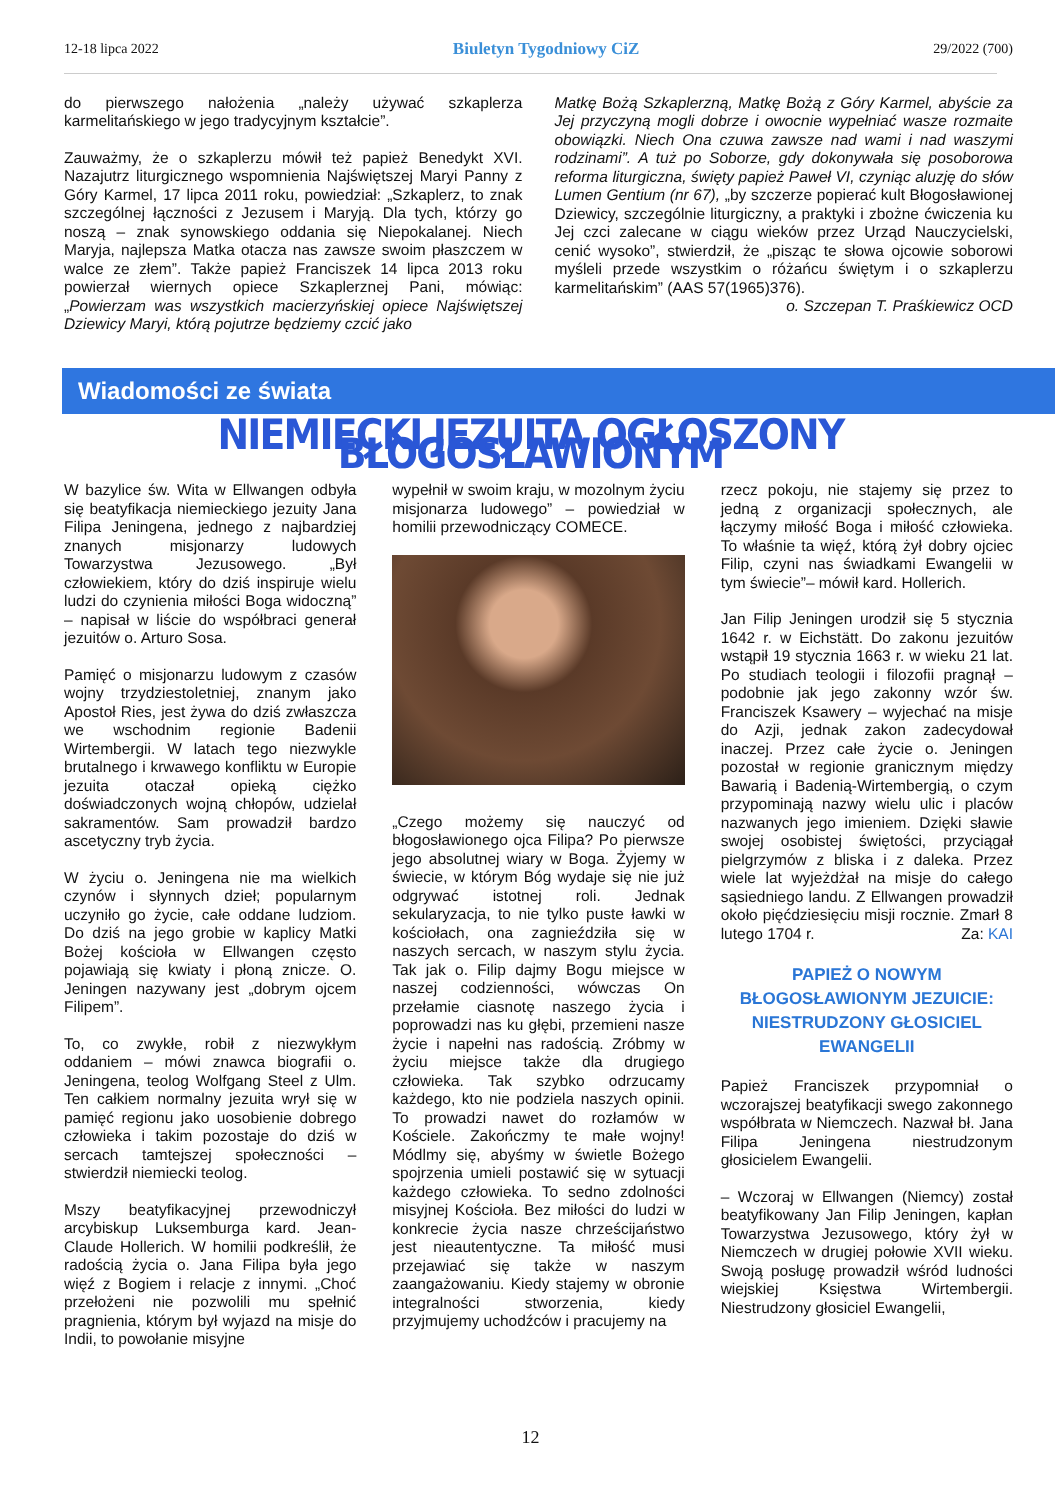12-18 lipca 2022 Biuletyn Tygodniowy CiZ 29/2022 (700)
do pierwszego nałożenia „należy używać szkaplerza karmelitańskiego w jego tradycyjnym kształcie”.
Zauważmy, że o szkaplerzu mówił też papież Benedykt XVI. Nazajutrz liturgicznego wspomnienia Najświętszej Maryi Panny z Góry Karmel, 17 lipca 2011 roku, powiedział: „Szkaplerz, to znak szczególnej łączności z Jezusem i Maryją. Dla tych, którzy go noszą – znak synowskiego oddania się Niepokalanej. Niech Maryja, najlepsza Matka otacza nas zawsze swoim płaszczem w walce ze złem”. Także papież Franciszek 14 lipca 2013 roku powierzał wiernych opiece Szkaplerznej Pani, mówiąc: „Powierzam was wszystkich macierzyńskiej opiece Najświętszej Dziewicy Maryi, którą pojutrze będziemy czcić jako
Matkę Bożą Szkaplerzną, Matkę Bożą z Góry Karmel, abyście za Jej przyczyną mogli dobrze i owocnie wypełniać wasze rozmaite obowiązki. Niech Ona czuwa zawsze nad wami i nad waszymi rodzinami”. A tuż po Soborze, gdy dokonywała się posoborowa reforma liturgiczna, święty papież Paweł VI, czyniąc aluzję do słów Lumen Gentium (nr 67), „by szczerze popierać kult Błogosławionej Dziewicy, szczególnie liturgiczny, a praktyki i zbożne ćwiczenia ku Jej czci zalecane w ciągu wieków przez Urząd Nauczycielski, cenić wysoko”, stwierdził, że „pisząc te słowa ojcowie soborowi myśleli przede wszystkim o różańcu świętym i o szkaplerzu karmelitańskim” (AAS 57(1965)376). o. Szczepan T. Praśkiewicz OCD
Wiadomości ze świata
NIEMIECKI JEZUITA OGŁOSZONY BŁOGOSŁAWIONYM
W bazylice św. Wita w Ellwangen odbyła się beatyfikacja niemieckiego jezuity Jana Filipa Jeningena, jednego z najbardziej znanych misjonarzy ludowych Towarzystwa Jezusowego. „Był człowiekiem, który do dziś inspiruje wielu ludzi do czynienia miłości Boga widoczną” – napisał w liście do współbraci generał jezuitów o. Arturo Sosa.
Pamięć o misjonarzu ludowym z czasów wojny trzydziestoletniej, znanym jako Apostoł Ries, jest żywa do dziś zwłaszcza we wschodnim regionie Badenii Wirtembergii. W latach tego niezwykle brutalnego i krwawego konfliktu w Europie jezuita otaczał opieką ciężko doświadczonych wojną chłopów, udzielał sakramentów. Sam prowadził bardzo ascetyczny tryb życia.
W życiu o. Jeningena nie ma wielkich czynów i słynnych dzieł; popularnym uczyniło go życie, całe oddane ludziom. Do dziś na jego grobie w kaplicy Matki Bożej kościoła w Ellwangen często pojawiają się kwiaty i płoną znicze. O. Jeningen nazywany jest „dobrym ojcem Filipem”.
To, co zwykłe, robił z niezwykłym oddaniem – mówi znawca biografii o. Jeningena, teolog Wolfgang Steel z Ulm. Ten całkiem normalny jezuita wrył się w pamięć regionu jako uosobienie dobrego człowieka i takim pozostaje do dziś w sercach tamtejszej społeczności – stwierdził niemiecki teolog.
Mszy beatyfikacyjnej przewodniczył arcybiskup Luksemburga kard. Jean-Claude Hollerich. W homilii podkreślił, że radością życia o. Jana Filipa była jego więź z Bogiem i relacje z innymi. „Choć przełożeni nie pozwolili mu spełnić pragnienia, którym był wyjazd na misje do Indii, to powołanie misyjne
wypełnił w swoim kraju, w mozolnym życiu misjonarza ludowego” – powiedział w homilii przewodniczący COMECE.
„Czego możemy się nauczyć od błogosławionego ojca Filipa? Po pierwsze jego absolutnej wiary w Boga. Żyjemy w świecie, w którym Bóg wydaje się nie już odgrywać istotnej roli. Jednak sekularyzacja, to nie tylko puste ławki w kościołach, ona zagnieździła się w naszych sercach, w naszym stylu życia. Tak jak o. Filip dajmy Bogu miejsce w naszej codzienności, wówczas On przełamie ciasnotę naszego życia i poprowadzi nas ku głębi, przemieni nasze życie i napełni nas radością. Zróbmy w życiu miejsce także dla drugiego człowieka. Tak szybko odrzucamy każdego, kto nie podziela naszych opinii. To prowadzi nawet do rozłamów w Kościele. Zakończmy te małe wojny! Módlmy się, abyśmy w świetle Bożego spojrzenia umieli postawić się w sytuacji każdego człowieka. To sedno zdolności misyjnej Kościoła. Bez miłości do ludzi w konkrecie życia nasze chrześcijaństwo jest nieautentyczne. Ta miłość musi przejawiać się także w naszym zaangażowaniu. Kiedy stajemy w obronie integralności stworzenia, kiedy przyjmujemy uchodźców i pracujemy na
rzecz pokoju, nie stajemy się przez to jedną z organizacji społecznych, ale łączymy miłość Boga i miłość człowieka. To właśnie ta więź, którą żył dobry ojciec Filip, czyni nas świadkami Ewangelii w tym świecie”– mówił kard. Hollerich.
Jan Filip Jeningen urodził się 5 stycznia 1642 r. w Eichstätt. Do zakonu jezuitów wstąpił 19 stycznia 1663 r. w wieku 21 lat. Po studiach teologii i filozofii pragnął – podobnie jak jego zakonny wzór św. Franciszek Ksawery – wyjechać na misje do Azji, jednak zakon zadecydował inaczej. Przez całe życie o. Jeningen pozostał w regionie granicznym między Bawarią i Badenią-Wirtembergią, o czym przypominają nazwy wielu ulic i placów nazwanych jego imieniem. Dzięki sławie swojej osobistej świętości, przyciągał pielgrzymów z bliska i z daleka. Przez wiele lat wyjeżdżał na misje do całego sąsiedniego landu. Z Ellwangen prowadził około pięćdziesięciu misji rocznie. Zmarł 8 lutego 1704 r. Za: KAI
PAPIEŻ O NOWYM BŁOGOSŁAWIONYM JEZUICIE: NIESTRUDZONY GŁOSICIEL EWANGELII
Papież Franciszek przypomniał o wczorajszej beatyfikacji swego zakonnego współbrata w Niemczech. Nazwał bł. Jana Filipa Jeningena niestrudzonym głosicielem Ewangelii.
– Wczoraj w Ellwangen (Niemcy) został beatyfikowany Jan Filip Jeningen, kapłan Towarzystwa Jezusowego, który żył w Niemczech w drugiej połowie XVII wieku. Swoją posługę prowadził wśród ludności wiejskiej Księstwa Wirtembergii. Niestrudzony głosiciel Ewangelii,
12